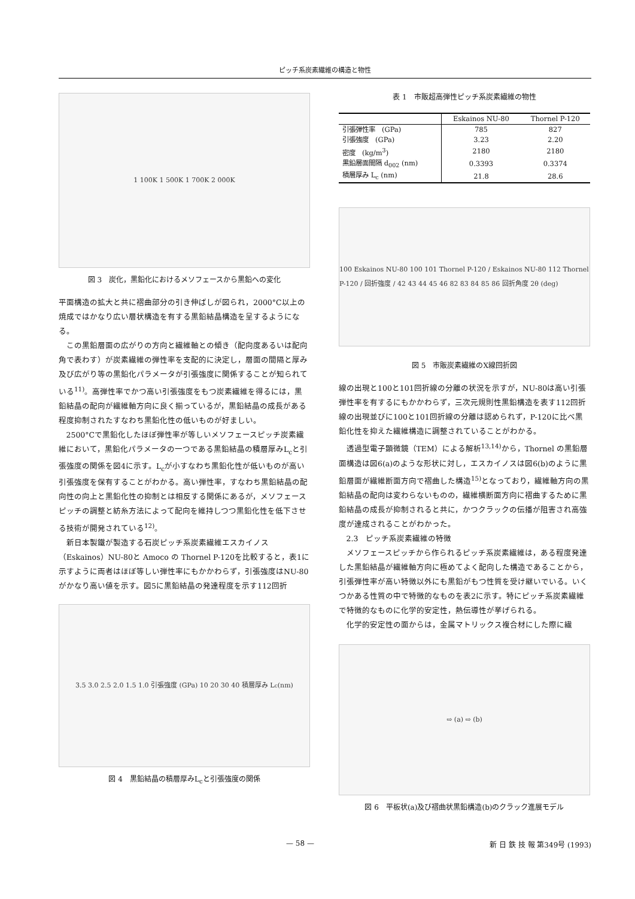ピッチ系炭素繊維の構造と物性
1 100K 1 500K 1 700K 2 000K
図 3　炭化，黒鉛化におけるメソフェースから黒鉛への変化
平面構造の拡大と共に褶曲部分の引き伸ばしが図られ，2000°C以上の焼成ではかなり広い層状構造を有する黒鉛結晶構造を呈するようになる。
この黒鉛層面の広がりの方向と繊維軸との傾き（配向度あるいは配向角で表わす）が炭素繊維の弾性率を支配的に決定し，層面の間隔と厚み及び広がり等の黒鉛化パラメータが引張強度に関係することが知られている<sup>11)</sup>。高弾性率でかつ高い引張強度をもつ炭素繊維を得るには，黒鉛結晶の配向が繊維軸方向に良く揃っているが，黒鉛結晶の成長がある程度抑制されたすなわち黒鉛化性の低いものが好ましい。
2500°Cで黒鉛化したほぼ弾性率が等しいメソフェースピッチ炭素繊維において，黒鉛化パラメータの一つである黒鉛結晶の積層厚みL<sub>c</sub>と引張強度の関係を図4に示す。L<sub>c</sub>が小すなわち黒鉛化性が低いものが高い引張強度を保有することがわかる。高い弾性率，すなわち黒鉛結晶の配向性の向上と黒鉛化性の抑制とは相反する関係にあるが，メソフェースピッチの調整と紡糸方法によって配向を維持しつつ黒鉛化性を低下させる技術が開発されている<sup>12)</sup>。
新日本製鐵が製造する石炭ピッチ系炭素繊維エスカイノス（Eskainos）NU-80と Amoco の Thornel P-120を比較すると，表1に示すように両者はほぼ等しい弾性率にもかかわらず，引張強度はNU-80がかなり高い値を示す。図5に黒鉛結晶の発達程度を示す112回折
3.5 3.0 2.5 2.0 1.5 1.0 引張強度 (GPa) 10 20 30 40 積層厚み L<sub>c</sub> (nm)
図 4　黒鉛結晶の積層厚みL<sub>c</sub>と引張強度の関係
表 1　市販超高弾性ピッチ系炭素繊維の物性
| | Eskainos NU-80 | Thornel P-120 |
| --- | --- | --- |
| 引張弾性率 (GPa) | 785 | 827 |
| 引張強度 (GPa) | 3.23 | 2.20 |
| 密度 (kg/m<sup>3</sup>) | 2180 | 2180 |
| 黒鉛層面間隔 d<sub>002</sub> (nm) | 0.3393 | 0.3374 |
| 積層厚み L<sub>c</sub> (nm) | 21.8 | 28.6 |
100 Eskainos NU-80 100 101 Thornel P-120 / Eskainos NU-80 112 Thornel P-120 / 回折強度 / 42 43 44 45 46 82 83 84 85 86 回折角度 2θ (deg)
図 5　市販炭素繊維のX線回折図
線の出現と100と101回折線の分離の状況を示すが，NU-80は高い引張弾性率を有するにもかかわらず，三次元規則性黒鉛構造を表す112回折線の出現並びに100と101回折線の分離は認められず，P-120に比べ黒鉛化性を抑えた繊維構造に調整されていることがわかる。
透過型電子顕微鏡（TEM）による解析<sup>13,14)</sup>から，Thornel の黒鉛層面構造は図6(a)のような形状に対し，エスカイノスは図6(b)のように黒鉛層面が繊維断面方向で褶曲した構造<sup>15)</sup>となっており，繊維軸方向の黒鉛結晶の配向は変わらないものの，繊維横断面方向に褶曲するために黒鉛結晶の成長が抑制されると共に，かつクラックの伝播が阻害され高強度が達成されることがわかった。
2.3　ピッチ系炭素繊維の特徴
メソフェースピッチから作られるピッチ系炭素繊維は，ある程度発達した黒鉛結晶が繊維軸方向に極めてよく配向した構造であることから，引張弾性率が高い特徴以外にも黒鉛がもつ性質を受け継いでいる。いくつかある性質の中で特徴的なものを表2に示す。特にピッチ系炭素繊維で特徴的なものに化学的安定性，熱伝導性が挙げられる。
化学的安定性の面からは，金属マトリックス複合材にした際に繊
⇨ (a) ⇨ (b)
図 6　平板状(a)及び褶曲状黒鉛構造(b)のクラック進展モデル
— 58 — 新 日 鉄 技 報 第349号 (1993)